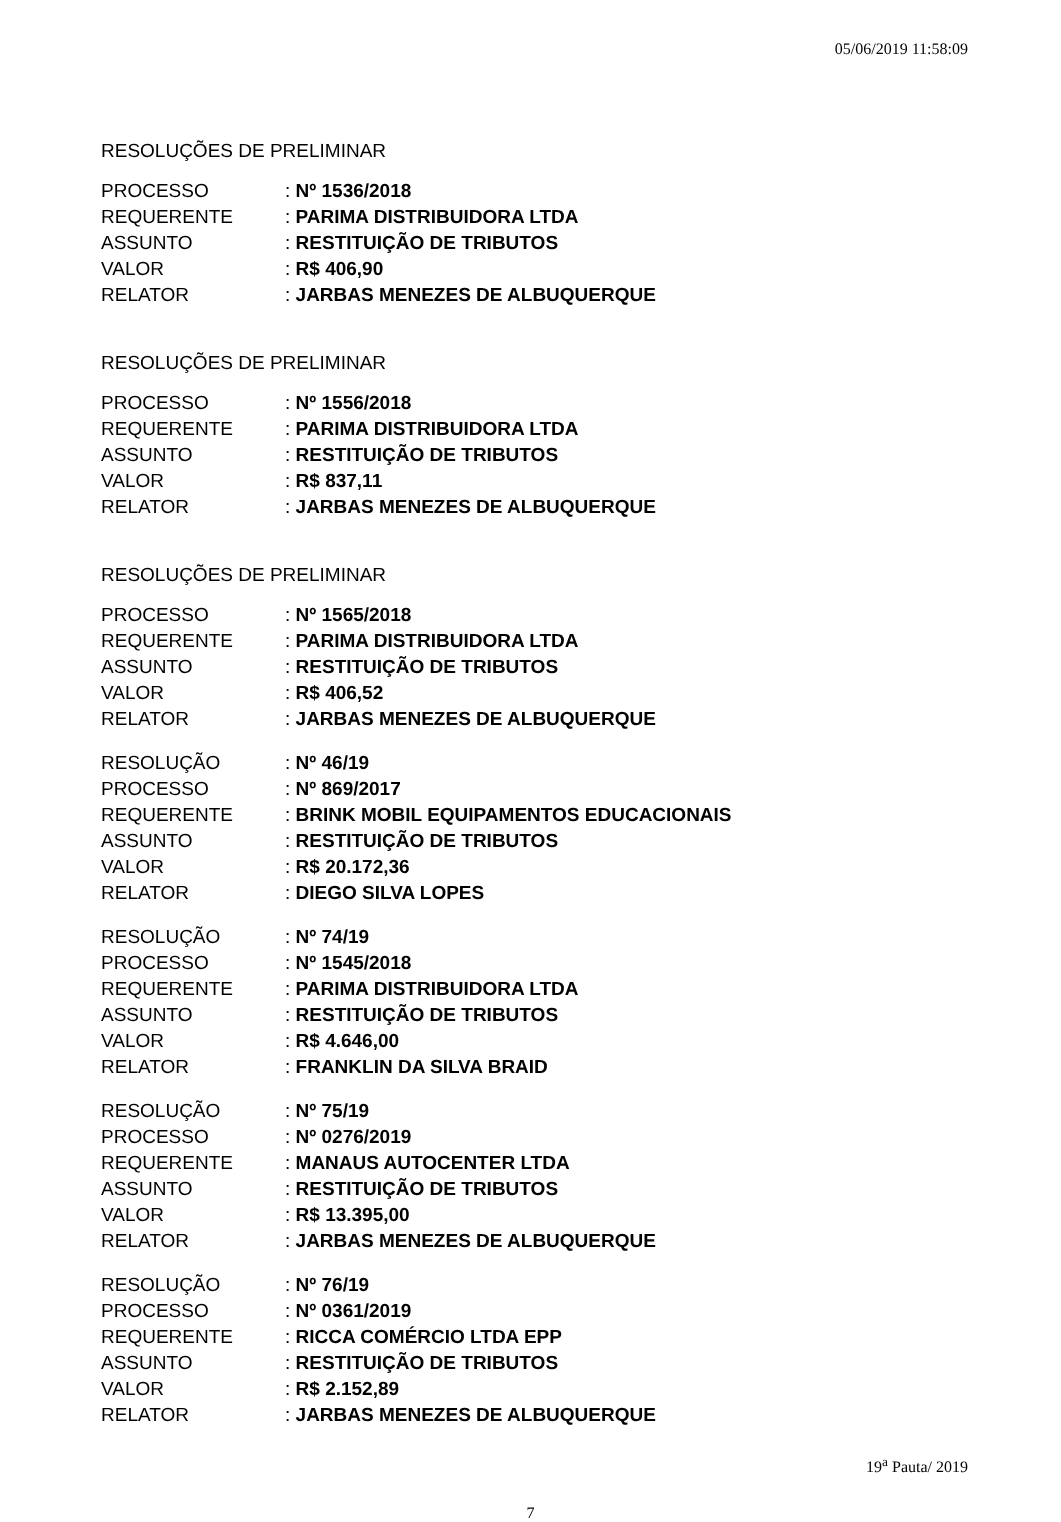05/06/2019 11:58:09
RESOLUÇÕES DE PRELIMINAR
| PROCESSO | : Nº 1536/2018 |
| REQUERENTE | : PARIMA DISTRIBUIDORA LTDA |
| ASSUNTO | : RESTITUIÇÃO DE TRIBUTOS |
| VALOR | : R$ 406,90 |
| RELATOR | : JARBAS MENEZES DE ALBUQUERQUE |
RESOLUÇÕES DE PRELIMINAR
| PROCESSO | : Nº 1556/2018 |
| REQUERENTE | : PARIMA DISTRIBUIDORA LTDA |
| ASSUNTO | : RESTITUIÇÃO DE TRIBUTOS |
| VALOR | : R$ 837,11 |
| RELATOR | : JARBAS MENEZES DE ALBUQUERQUE |
RESOLUÇÕES DE PRELIMINAR
| PROCESSO | : Nº 1565/2018 |
| REQUERENTE | : PARIMA DISTRIBUIDORA LTDA |
| ASSUNTO | : RESTITUIÇÃO DE TRIBUTOS |
| VALOR | : R$ 406,52 |
| RELATOR | : JARBAS MENEZES DE ALBUQUERQUE |
| RESOLUÇÃO | : Nº 46/19 |
| PROCESSO | : Nº 869/2017 |
| REQUERENTE | : BRINK MOBIL EQUIPAMENTOS EDUCACIONAIS |
| ASSUNTO | : RESTITUIÇÃO DE TRIBUTOS |
| VALOR | : R$ 20.172,36 |
| RELATOR | : DIEGO SILVA LOPES |
| RESOLUÇÃO | : Nº 74/19 |
| PROCESSO | : Nº 1545/2018 |
| REQUERENTE | : PARIMA DISTRIBUIDORA LTDA |
| ASSUNTO | : RESTITUIÇÃO DE TRIBUTOS |
| VALOR | : R$ 4.646,00 |
| RELATOR | : FRANKLIN DA SILVA BRAID |
| RESOLUÇÃO | : Nº 75/19 |
| PROCESSO | : Nº 0276/2019 |
| REQUERENTE | : MANAUS AUTOCENTER LTDA |
| ASSUNTO | : RESTITUIÇÃO DE TRIBUTOS |
| VALOR | : R$ 13.395,00 |
| RELATOR | : JARBAS MENEZES DE ALBUQUERQUE |
| RESOLUÇÃO | : Nº 76/19 |
| PROCESSO | : Nº 0361/2019 |
| REQUERENTE | : RICCA COMÉRCIO LTDA EPP |
| ASSUNTO | : RESTITUIÇÃO DE TRIBUTOS |
| VALOR | : R$ 2.152,89 |
| RELATOR | : JARBAS MENEZES DE ALBUQUERQUE |
19<sup>a</sup> Pauta/ 2019
7